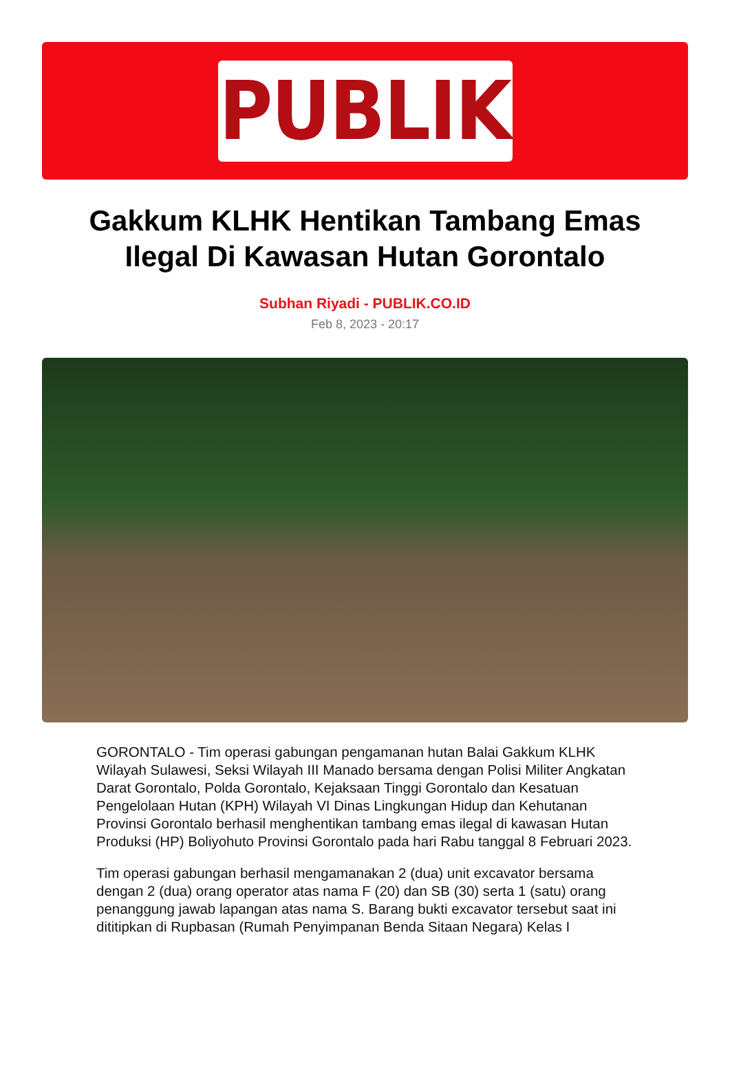PUBLIK
Gakkum KLHK Hentikan Tambang Emas Ilegal Di Kawasan Hutan Gorontalo
Subhan Riyadi - PUBLIK.CO.ID
Feb 8, 2023 - 20:17
GORONTALO - Tim operasi gabungan pengamanan hutan Balai Gakkum KLHK Wilayah Sulawesi, Seksi Wilayah III Manado bersama dengan Polisi Militer Angkatan Darat Gorontalo, Polda Gorontalo, Kejaksaan Tinggi Gorontalo dan Kesatuan Pengelolaan Hutan (KPH) Wilayah VI Dinas Lingkungan Hidup dan Kehutanan Provinsi Gorontalo berhasil menghentikan tambang emas ilegal di kawasan Hutan Produksi (HP) Boliyohuto Provinsi Gorontalo pada hari Rabu tanggal 8 Februari 2023.
Tim operasi gabungan berhasil mengamanakan 2 (dua) unit excavator bersama dengan 2 (dua) orang operator atas nama F (20) dan SB (30) serta 1 (satu) orang penanggung jawab lapangan atas nama S. Barang bukti excavator tersebut saat ini dititipkan di Rupbasan (Rumah Penyimpanan Benda Sitaan Negara) Kelas I